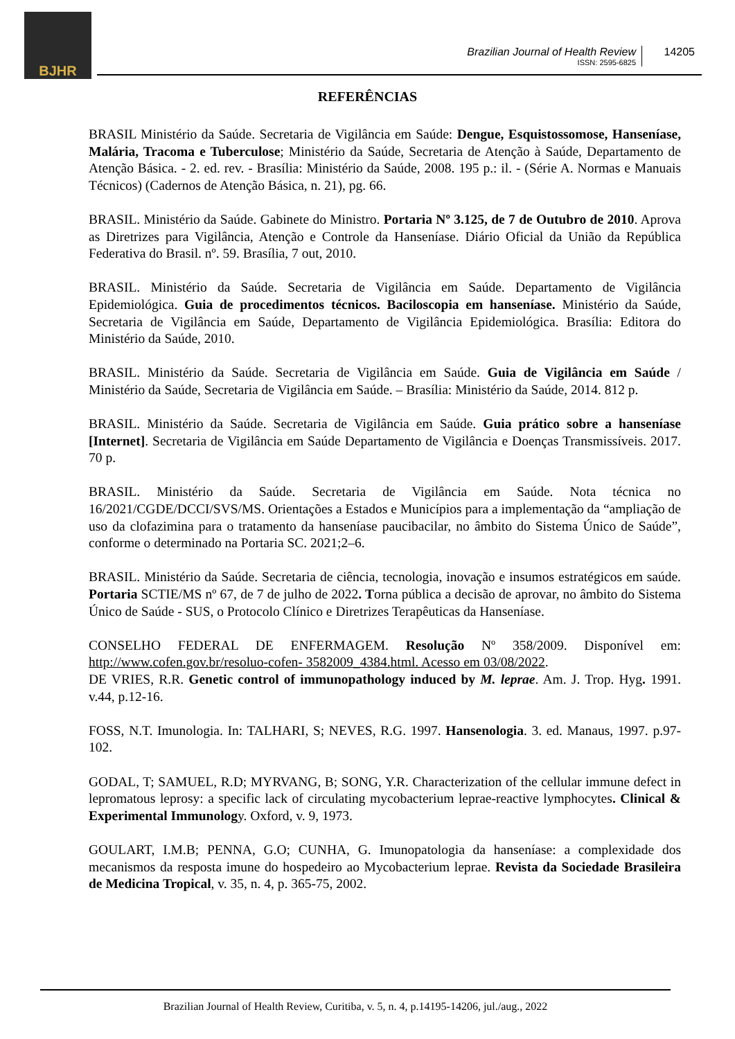BJHR
Brazilian Journal of Health Review
ISSN: 2595-6825
14205
REFERÊNCIAS
BRASIL Ministério da Saúde. Secretaria de Vigilância em Saúde: Dengue, Esquistossomose, Hanseníase, Malária, Tracoma e Tuberculose; Ministério da Saúde, Secretaria de Atenção à Saúde, Departamento de Atenção Básica. - 2. ed. rev. - Brasília: Ministério da Saúde, 2008. 195 p.: il. - (Série A. Normas e Manuais Técnicos) (Cadernos de Atenção Básica, n. 21), pg. 66.
BRASIL. Ministério da Saúde. Gabinete do Ministro. Portaria Nº 3.125, de 7 de Outubro de 2010. Aprova as Diretrizes para Vigilância, Atenção e Controle da Hanseníase. Diário Oficial da União da República Federativa do Brasil. nº. 59. Brasília, 7 out, 2010.
BRASIL. Ministério da Saúde. Secretaria de Vigilância em Saúde. Departamento de Vigilância Epidemiológica. Guia de procedimentos técnicos. Baciloscopia em hanseníase. Ministério da Saúde, Secretaria de Vigilância em Saúde, Departamento de Vigilância Epidemiológica. Brasília: Editora do Ministério da Saúde, 2010.
BRASIL. Ministério da Saúde. Secretaria de Vigilância em Saúde. Guia de Vigilância em Saúde / Ministério da Saúde, Secretaria de Vigilância em Saúde. – Brasília: Ministério da Saúde, 2014. 812 p.
BRASIL. Ministério da Saúde. Secretaria de Vigilância em Saúde. Guia prático sobre a hanseníase [Internet]. Secretaria de Vigilância em Saúde Departamento de Vigilância e Doenças Transmissíveis. 2017. 70 p.
BRASIL. Ministério da Saúde. Secretaria de Vigilância em Saúde. Nota técnica no 16/2021/CGDE/DCCI/SVS/MS. Orientações a Estados e Municípios para a implementação da “ampliação de uso da clofazimina para o tratamento da hanseníase paucibacilar, no âmbito do Sistema Único de Saúde”, conforme o determinado na Portaria SC. 2021;2–6.
BRASIL. Ministério da Saúde. Secretaria de ciência, tecnologia, inovação e insumos estratégicos em saúde. Portaria SCTIE/MS nº 67, de 7 de julho de 2022. Torna pública a decisão de aprovar, no âmbito do Sistema Único de Saúde - SUS, o Protocolo Clínico e Diretrizes Terapêuticas da Hanseníase.
CONSELHO FEDERAL DE ENFERMAGEM. Resolução Nº 358/2009. Disponível em: http://www.cofen.gov.br/resoluo-cofen- 3582009_4384.html. Acesso em 03/08/2022.
DE VRIES, R.R. Genetic control of immunopathology induced by M. leprae. Am. J. Trop. Hyg. 1991. v.44, p.12-16.
FOSS, N.T. Imunologia. In: TALHARI, S; NEVES, R.G. 1997. Hansenologia. 3. ed. Manaus, 1997. p.97-102.
GODAL, T; SAMUEL, R.D; MYRVANG, B; SONG, Y.R. Characterization of the cellular immune defect in lepromatous leprosy: a specific lack of circulating mycobacterium leprae-reactive lymphocytes. Clinical & Experimental Immunology. Oxford, v. 9, 1973.
GOULART, I.M.B; PENNA, G.O; CUNHA, G. Imunopatologia da hanseníase: a complexidade dos mecanismos da resposta imune do hospedeiro ao Mycobacterium leprae. Revista da Sociedade Brasileira de Medicina Tropical, v. 35, n. 4, p. 365-75, 2002.
Brazilian Journal of Health Review, Curitiba, v. 5, n. 4, p.14195-14206, jul./aug., 2022